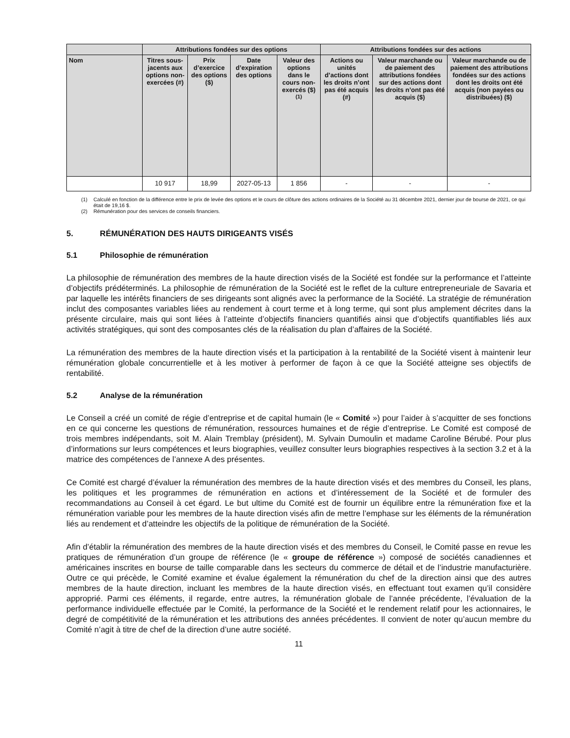| | Attributions fondées sur des options | | | | Attributions fondées sur des actions | | |
| --- | --- | --- | --- | --- | --- | --- | --- |
| Nom | Titres sous-jacents aux options non-exercées (#) | Prix d’exercice des options ($) | Date d’expiration des options | Valeur des options dans le cours non-exercés ($) <sup>(1)</sup> | Actions ou unités d’actions dont les droits n’ont pas été acquis (#) | Valeur marchande ou de paiement des attributions fondées sur des actions dont les droits n’ont pas été acquis ($) | Valeur marchande ou de paiement des attributions fondées sur des actions dont les droits ont été acquis (non payées ou distribuées) ($) |
| | 10 917 | 18,99 | 2027-05-13 | 1 856 | - | - | - |
(1) Calculé en fonction de la différence entre le prix de levée des options et le cours de clôture des actions ordinaires de la Société au 31 décembre 2021, dernier jour de bourse de 2021, ce qui était de 19,16 $.
(2) Rémunération pour des services de conseils financiers.
5. RÉMUNÉRATION DES HAUTS DIRIGEANTS VISÉS
5.1 Philosophie de rémunération
La philosophie de rémunération des membres de la haute direction visés de la Société est fondée sur la performance et l’atteinte d’objectifs prédéterminés. La philosophie de rémunération de la Société est le reflet de la culture entrepreneuriale de Savaria et par laquelle les intérêts financiers de ses dirigeants sont alignés avec la performance de la Société. La stratégie de rémunération inclut des composantes variables liées au rendement à court terme et à long terme, qui sont plus amplement décrites dans la présente circulaire, mais qui sont liées à l’atteinte d’objectifs financiers quantifiés ainsi que d’objectifs quantifiables liés aux activités stratégiques, qui sont des composantes clés de la réalisation du plan d’affaires de la Société.
La rémunération des membres de la haute direction visés et la participation à la rentabilité de la Société visent à maintenir leur rémunération globale concurrentielle et à les motiver à performer de façon à ce que la Société atteigne ses objectifs de rentabilité.
5.2 Analyse de la rémunération
Le Conseil a créé un comité de régie d’entreprise et de capital humain (le « Comité ») pour l’aider à s’acquitter de ses fonctions en ce qui concerne les questions de rémunération, ressources humaines et de régie d’entreprise. Le Comité est composé de trois membres indépendants, soit M. Alain Tremblay (président), M. Sylvain Dumoulin et madame Caroline Bérubé. Pour plus d’informations sur leurs compétences et leurs biographies, veuillez consulter leurs biographies respectives à la section 3.2 et à la matrice des compétences de l’annexe A des présentes.
Ce Comité est chargé d’évaluer la rémunération des membres de la haute direction visés et des membres du Conseil, les plans, les politiques et les programmes de rémunération en actions et d’intéressement de la Société et de formuler des recommandations au Conseil à cet égard. Le but ultime du Comité est de fournir un équilibre entre la rémunération fixe et la rémunération variable pour les membres de la haute direction visés afin de mettre l’emphase sur les éléments de la rémunération liés au rendement et d’atteindre les objectifs de la politique de rémunération de la Société.
Afin d’établir la rémunération des membres de la haute direction visés et des membres du Conseil, le Comité passe en revue les pratiques de rémunération d’un groupe de référence (le « groupe de référence ») composé de sociétés canadiennes et américaines inscrites en bourse de taille comparable dans les secteurs du commerce de détail et de l’industrie manufacturière. Outre ce qui précède, le Comité examine et évalue également la rémunération du chef de la direction ainsi que des autres membres de la haute direction, incluant les membres de la haute direction visés, en effectuant tout examen qu’il considère approprié. Parmi ces éléments, il regarde, entre autres, la rémunération globale de l’année précédente, l’évaluation de la performance individuelle effectuée par le Comité, la performance de la Société et le rendement relatif pour les actionnaires, le degré de compétitivité de la rémunération et les attributions des années précédentes. Il convient de noter qu’aucun membre du Comité n’agit à titre de chef de la direction d’une autre société.
11